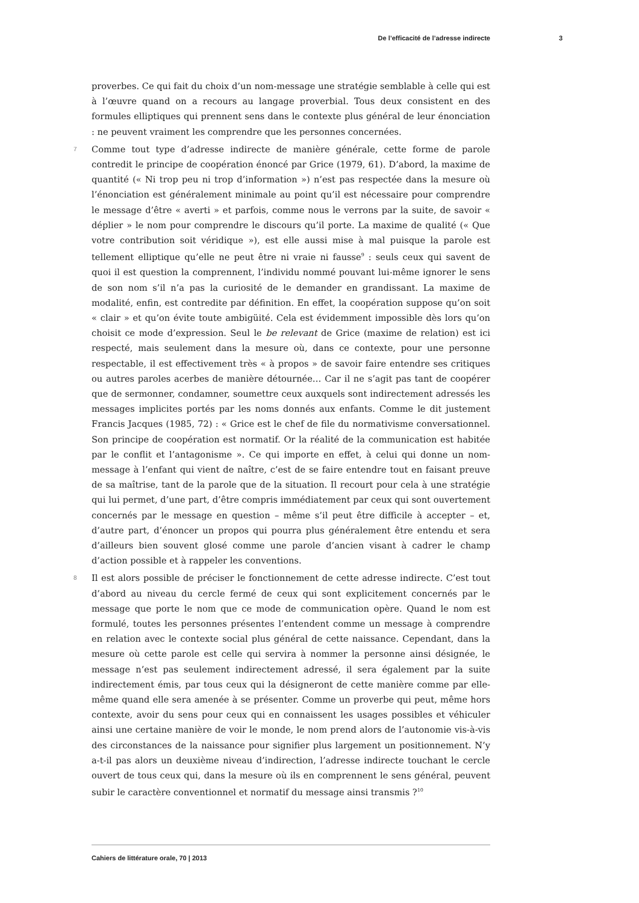De l’efficacité de l’adresse indirecte 3
proverbes. Ce qui fait du choix d’un nom-message une stratégie semblable à celle qui est à l’œuvre quand on a recours au langage proverbial. Tous deux consistent en des formules elliptiques qui prennent sens dans le contexte plus général de leur énonciation : ne peuvent vraiment les comprendre que les personnes concernées.
7 Comme tout type d’adresse indirecte de manière générale, cette forme de parole contredit le principe de coopération énoncé par Grice (1979, 61). D’abord, la maxime de quantité (« Ni trop peu ni trop d’information ») n’est pas respectée dans la mesure où l’énonciation est généralement minimale au point qu’il est nécessaire pour comprendre le message d’être « averti » et parfois, comme nous le verrons par la suite, de savoir « déplier » le nom pour comprendre le discours qu’il porte. La maxime de qualité (« Que votre contribution soit véridique »), est elle aussi mise à mal puisque la parole est tellement elliptique qu’elle ne peut être ni vraie ni fausse<sup>9</sup> : seuls ceux qui savent de quoi il est question la comprennent, l’individu nommé pouvant lui-même ignorer le sens de son nom s’il n’a pas la curiosité de le demander en grandissant. La maxime de modalité, enfin, est contredite par définition. En effet, la coopération suppose qu’on soit « clair » et qu’on évite toute ambigüité. Cela est évidemment impossible dès lors qu’on choisit ce mode d’expression. Seul le be relevant de Grice (maxime de relation) est ici respecté, mais seulement dans la mesure où, dans ce contexte, pour une personne respectable, il est effectivement très « à propos » de savoir faire entendre ses critiques ou autres paroles acerbes de manière détournée… Car il ne s’agit pas tant de coopérer que de sermonner, condamner, soumettre ceux auxquels sont indirectement adressés les messages implicites portés par les noms donnés aux enfants. Comme le dit justement Francis Jacques (1985, 72) : « Grice est le chef de file du normativisme conversationnel. Son principe de coopération est normatif. Or la réalité de la communication est habitée par le conflit et l’antagonisme ». Ce qui importe en effet, à celui qui donne un nom-message à l’enfant qui vient de naître, c’est de se faire entendre tout en faisant preuve de sa maîtrise, tant de la parole que de la situation. Il recourt pour cela à une stratégie qui lui permet, d’une part, d’être compris immédiatement par ceux qui sont ouvertement concernés par le message en question – même s’il peut être difficile à accepter – et, d’autre part, d’énoncer un propos qui pourra plus généralement être entendu et sera d’ailleurs bien souvent glosé comme une parole d’ancien visant à cadrer le champ d’action possible et à rappeler les conventions.
8 Il est alors possible de préciser le fonctionnement de cette adresse indirecte. C’est tout d’abord au niveau du cercle fermé de ceux qui sont explicitement concernés par le message que porte le nom que ce mode de communication opère. Quand le nom est formulé, toutes les personnes présentes l’entendent comme un message à comprendre en relation avec le contexte social plus général de cette naissance. Cependant, dans la mesure où cette parole est celle qui servira à nommer la personne ainsi désignée, le message n’est pas seulement indirectement adressé, il sera également par la suite indirectement émis, par tous ceux qui la désigneront de cette manière comme par elle-même quand elle sera amenée à se présenter. Comme un proverbe qui peut, même hors contexte, avoir du sens pour ceux qui en connaissent les usages possibles et véhiculer ainsi une certaine manière de voir le monde, le nom prend alors de l’autonomie vis-à-vis des circonstances de la naissance pour signifier plus largement un positionnement. N’y a-t-il pas alors un deuxième niveau d’indirection, l’adresse indirecte touchant le cercle ouvert de tous ceux qui, dans la mesure où ils en comprennent le sens général, peuvent subir le caractère conventionnel et normatif du message ainsi transmis ?<sup>10</sup>
Cahiers de littérature orale, 70 | 2013